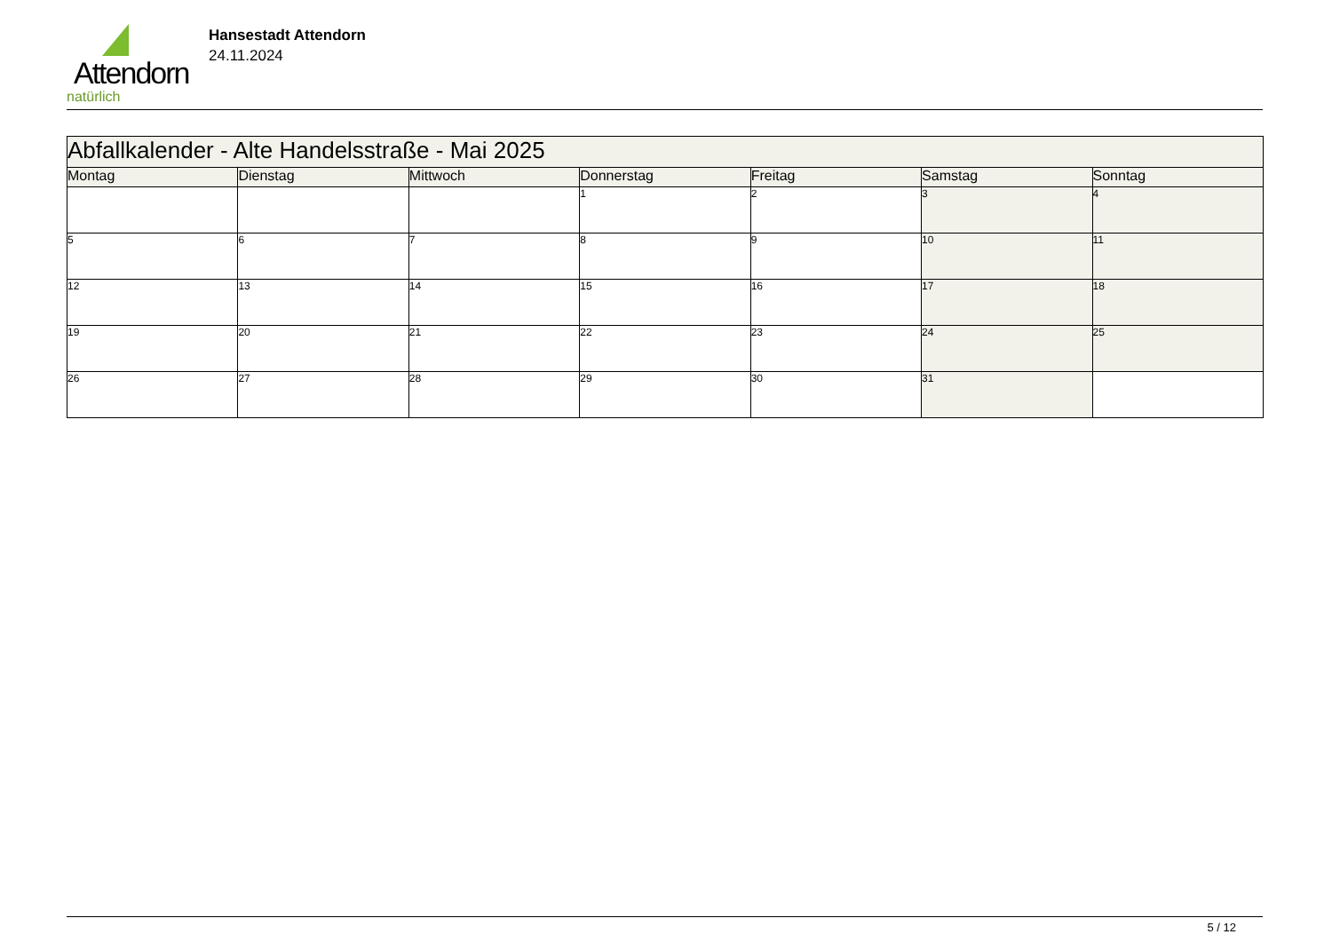Attendorn
natürlich
Hansestadt Attendorn
24.11.2024
| Abfallkalender - Alte Handelsstraße - Mai 2025 | | | | | | |
| Montag | Dienstag | Mittwoch | Donnerstag | Freitag | Samstag | Sonntag |
| | | | 1 | 2 | 3 | 4 |
| 5 | 6 | 7 | 8 | 9 | 10 | 11 |
| 12 | 13 | 14 | 15 | 16 | 17 | 18 |
| 19 | 20 | 21 | 22 | 23 | 24 | 25 |
| 26 | 27 | 28 | 29 | 30 | 31 | |
5 / 12